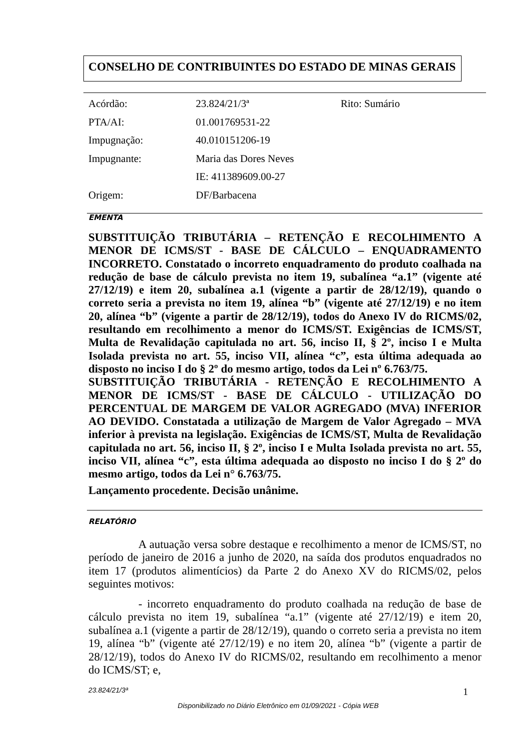CONSELHO DE CONTRIBUINTES DO ESTADO DE MINAS GERAIS
| Acórdão: | 23.824/21/3ª | Rito: Sumário |
| PTA/AI: | 01.001769531-22 | |
| Impugnação: | 40.010151206-19 | |
| Impugnante: | Maria das Dores Neves | |
| | IE: 411389609.00-27 | |
| Origem: | DF/Barbacena | |
EMENTA
SUBSTITUIÇÃO TRIBUTÁRIA – RETENÇÃO E RECOLHIMENTO A MENOR DE ICMS/ST - BASE DE CÁLCULO – ENQUADRAMENTO INCORRETO. Constatado o incorreto enquadramento do produto coalhada na redução de base de cálculo prevista no item 19, subalínea “a.1” (vigente até 27/12/19) e item 20, subalínea a.1 (vigente a partir de 28/12/19), quando o correto seria a prevista no item 19, alínea “b” (vigente até 27/12/19) e no item 20, alínea “b” (vigente a partir de 28/12/19), todos do Anexo IV do RICMS/02, resultando em recolhimento a menor do ICMS/ST. Exigências de ICMS/ST, Multa de Revalidação capitulada no art. 56, inciso II, § 2º, inciso I e Multa Isolada prevista no art. 55, inciso VII, alínea “c”, esta última adequada ao disposto no inciso I do § 2º do mesmo artigo, todos da Lei nº 6.763/75.
SUBSTITUIÇÃO TRIBUTÁRIA - RETENÇÃO E RECOLHIMENTO A MENOR DE ICMS/ST - BASE DE CÁLCULO - UTILIZAÇÃO DO PERCENTUAL DE MARGEM DE VALOR AGREGADO (MVA) INFERIOR AO DEVIDO. Constatada a utilização de Margem de Valor Agregado – MVA inferior à prevista na legislação. Exigências de ICMS/ST, Multa de Revalidação capitulada no art. 56, inciso II, § 2º, inciso I e Multa Isolada prevista no art. 55, inciso VII, alínea “c”, esta última adequada ao disposto no inciso I do § 2º do mesmo artigo, todos da Lei n° 6.763/75.
Lançamento procedente. Decisão unânime.
RELATÓRIO
A autuação versa sobre destaque e recolhimento a menor de ICMS/ST, no período de janeiro de 2016 a junho de 2020, na saída dos produtos enquadrados no item 17 (produtos alimentícios) da Parte 2 do Anexo XV do RICMS/02, pelos seguintes motivos:
- incorreto enquadramento do produto coalhada na redução de base de cálculo prevista no item 19, subalínea “a.1” (vigente até 27/12/19) e item 20, subalínea a.1 (vigente a partir de 28/12/19), quando o correto seria a prevista no item 19, alínea “b” (vigente até 27/12/19) e no item 20, alínea “b” (vigente a partir de 28/12/19), todos do Anexo IV do RICMS/02, resultando em recolhimento a menor do ICMS/ST; e,
23.824/21/3ª 1
Disponibilizado no Diário Eletrônico em 01/09/2021 - Cópia WEB